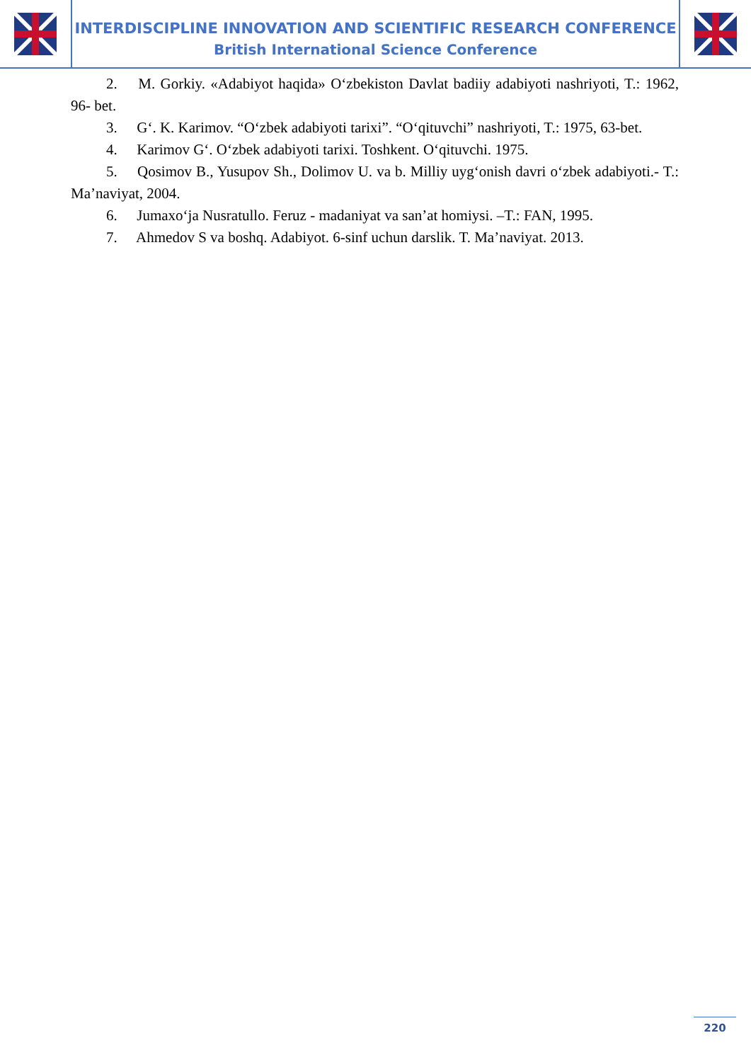INTERDISCIPLINE INNOVATION AND SCIENTIFIC RESEARCH CONFERENCE
British International Science Conference
2. M. Gorkiy. «Adabiyot haqida» O‘zbekiston Davlat badiiy adabiyoti nashriyoti, T.: 1962, 96- bet.
3. G‘. K. Karimov. “O‘zbek adabiyoti tarixi”. “O‘qituvchi” nashriyoti, T.: 1975, 63-bet.
4. Karimov G‘. O‘zbek adabiyoti tarixi. Toshkent. O‘qituvchi. 1975.
5. Qosimov B., Yusupov Sh., Dolimov U. va b. Milliy uyg‘onish davri o‘zbek adabiyoti.- T.: Ma’naviyat, 2004.
6. Jumaxo‘ja Nusratullo. Feruz - madaniyat va san’at homiysi. –T.: FAN, 1995.
7. Ahmedov S va boshq. Adabiyot. 6-sinf uchun darslik. T. Ma’naviyat. 2013.
220